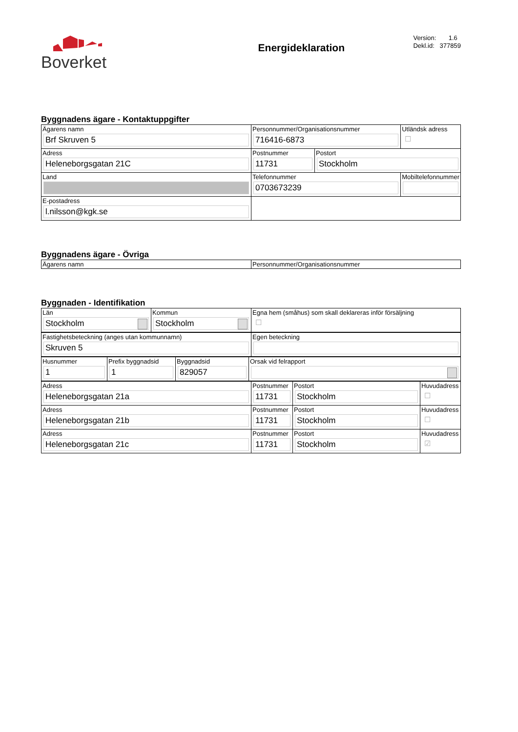Boverket
Energideklaration
Version: 1.6
Dekl.id: 377859
Byggnadens ägare - Kontaktuppgifter
| Ägarens namn Brf Skruven 5 | Personnummer/Organisationsnummer 716416-6873 | | Utländsk adress ☐ |
| Adress Heleneborgsgatan 21C | Postnummer 11731 | Postort Stockholm | |
| Land | Telefonnummer 0703673239 | | Mobiltelefonnummer |
| E-postadress l.nilsson@kgk.se | | | |
Byggnadens ägare - Övriga
| Ägarens namn | Personnummer/Organisationsnummer |
Byggnaden - Identifikation
| Län Stockholm | Kommun Stockholm | Egna hem (småhus) som skall deklareras inför försäljning ☐ |
| Fastighetsbeteckning (anges utan kommunnamn) Skruven 5 | Egen beteckning |
| Husnummer 1 | Prefix byggnadsid 1 | Byggnadsid 829057 | Orsak vid felrapport |
| Adress Heleneborgsgatan 21a | Postnummer 11731 | Postort Stockholm | Huvudadress ☐ |
| Adress Heleneborgsgatan 21b | Postnummer 11731 | Postort Stockholm | Huvudadress ☐ |
| Adress Heleneborgsgatan 21c | Postnummer 11731 | Postort Stockholm | Huvudadress ☑ |